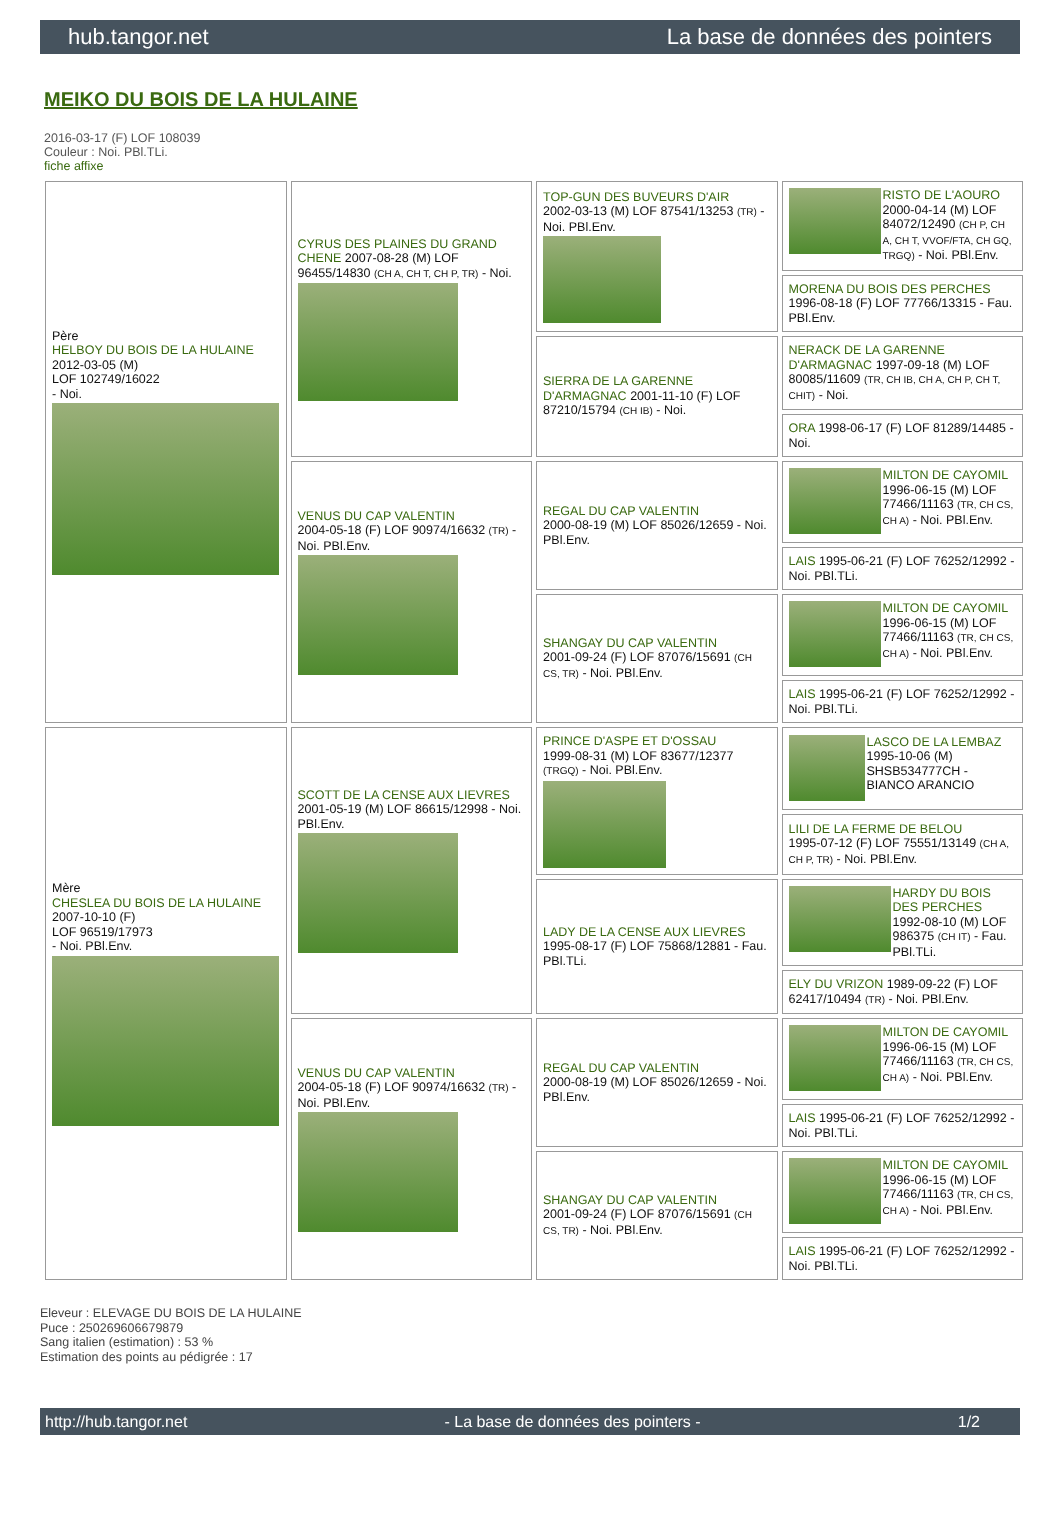hub.tangor.net La base de données des pointers
MEIKO DU BOIS DE LA HULAINE
2016-03-17 (F) LOF 108039
Couleur : Noi. PBl.TLi.
fiche affixe
| Père HELBOY DU BOIS DE LA HULAINE 2012-03-05 (M) LOF 102749/16022 - Noi. | CYRUS DES PLAINES DU GRAND CHENE 2007-08-28 (M) LOF 96455/14830 (CH A, CH T, CH P, TR) - Noi. | TOP-GUN DES BUVEURS D'AIR 2002-03-13 (M) LOF 87541/13253 (TR) - Noi. PBl.Env. | RISTO DE L'AOURO 2000-04-14 (M) LOF 84072/12490 (CH P, CH A, CH T, VVOF/FTA, CH GQ, TRGQ) - Noi. PBl.Env. |
| | | | MORENA DU BOIS DES PERCHES 1996-08-18 (F) LOF 77766/13315 - Fau. PBl.Env. |
| | | SIERRA DE LA GARENNE D'ARMAGNAC 2001-11-10 (F) LOF 87210/15794 (CH IB) - Noi. | NERACK DE LA GARENNE D'ARMAGNAC 1997-09-18 (M) LOF 80085/11609 (TR, CH IB, CH A, CH P, CH T, CHIT) - Noi. |
| | | | ORA 1998-06-17 (F) LOF 81289/14485 - Noi. |
| | VENUS DU CAP VALENTIN 2004-05-18 (F) LOF 90974/16632 (TR) - Noi. PBl.Env. | REGAL DU CAP VALENTIN 2000-08-19 (M) LOF 85026/12659 - Noi. PBl.Env. | MILTON DE CAYOMIL 1996-06-15 (M) LOF 77466/11163 (TR, CH CS, CH A) - Noi. PBl.Env. |
| | | | LAIS 1995-06-21 (F) LOF 76252/12992 - Noi. PBl.TLi. |
| | | SHANGAY DU CAP VALENTIN 2001-09-24 (F) LOF 87076/15691 (CH CS, TR) - Noi. PBl.Env. | MILTON DE CAYOMIL 1996-06-15 (M) LOF 77466/11163 (TR, CH CS, CH A) - Noi. PBl.Env. |
| | | | LAIS 1995-06-21 (F) LOF 76252/12992 - Noi. PBl.TLi. |
| Mère CHESLEA DU BOIS DE LA HULAINE 2007-10-10 (F) LOF 96519/17973 - Noi. PBl.Env. | SCOTT DE LA CENSE AUX LIEVRES 2001-05-19 (M) LOF 86615/12998 - Noi. PBl.Env. | PRINCE D'ASPE ET D'OSSAU 1999-08-31 (M) LOF 83677/12377 (TRGQ) - Noi. PBl.Env. | LASCO DE LA LEMBAZ 1995-10-06 (M) SHSB534777CH - BIANCO ARANCIO |
| | | | LILI DE LA FERME DE BELOU 1995-07-12 (F) LOF 75551/13149 (CH A, CH P, TR) - Noi. PBl.Env. |
| | | LADY DE LA CENSE AUX LIEVRES 1995-08-17 (F) LOF 75868/12881 - Fau. PBl.TLi. | HARDY DU BOIS DES PERCHES 1992-08-10 (M) LOF 986375 (CH IT) - Fau. PBl.TLi. |
| | | | ELY DU VRIZON 1989-09-22 (F) LOF 62417/10494 (TR) - Noi. PBl.Env. |
| | VENUS DU CAP VALENTIN 2004-05-18 (F) LOF 90974/16632 (TR) - Noi. PBl.Env. | REGAL DU CAP VALENTIN 2000-08-19 (M) LOF 85026/12659 - Noi. PBl.Env. | MILTON DE CAYOMIL 1996-06-15 (M) LOF 77466/11163 (TR, CH CS, CH A) - Noi. PBl.Env. |
| | | | LAIS 1995-06-21 (F) LOF 76252/12992 - Noi. PBl.TLi. |
| | | SHANGAY DU CAP VALENTIN 2001-09-24 (F) LOF 87076/15691 (CH CS, TR) - Noi. PBl.Env. | MILTON DE CAYOMIL 1996-06-15 (M) LOF 77466/11163 (TR, CH CS, CH A) - Noi. PBl.Env. |
| | | | LAIS 1995-06-21 (F) LOF 76252/12992 - Noi. PBl.TLi. |
Eleveur : ELEVAGE DU BOIS DE LA HULAINE
Puce : 250269606679879
Sang italien (estimation) : 53 %
Estimation des points au pédigrée : 17
http://hub.tangor.net - La base de données des pointers - 1/2